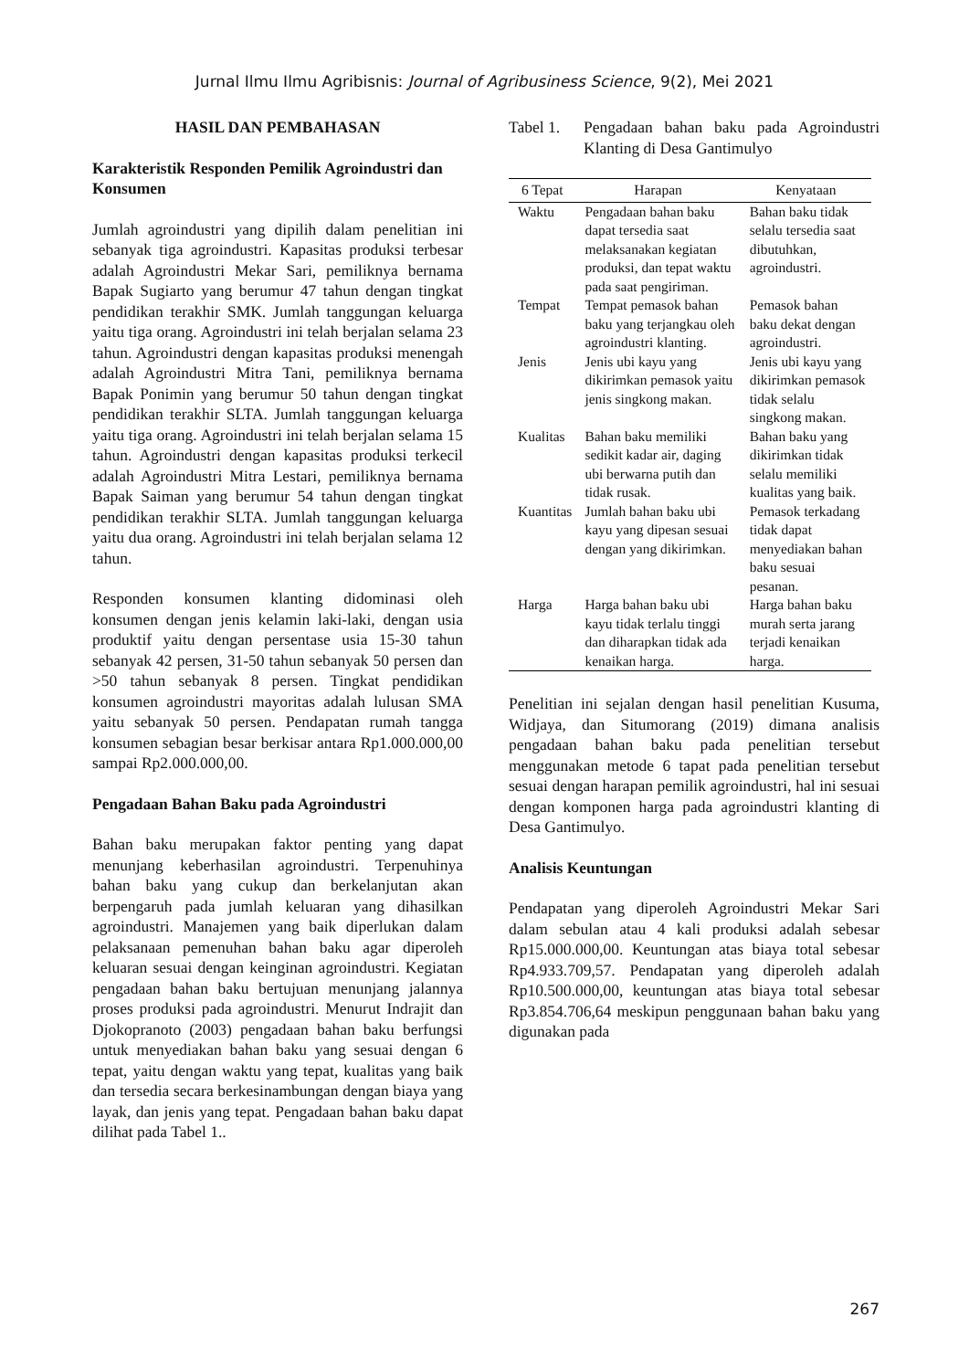Jurnal Ilmu Ilmu Agribisnis: Journal of Agribusiness Science, 9(2), Mei 2021
HASIL DAN PEMBAHASAN
Karakteristik Responden Pemilik Agroindustri dan Konsumen
Jumlah agroindustri yang dipilih dalam penelitian ini sebanyak tiga agroindustri. Kapasitas produksi terbesar adalah Agroindustri Mekar Sari, pemiliknya bernama Bapak Sugiarto yang berumur 47 tahun dengan tingkat pendidikan terakhir SMK. Jumlah tanggungan keluarga yaitu tiga orang. Agroindustri ini telah berjalan selama 23 tahun. Agroindustri dengan kapasitas produksi menengah adalah Agroindustri Mitra Tani, pemiliknya bernama Bapak Ponimin yang berumur 50 tahun dengan tingkat pendidikan terakhir SLTA. Jumlah tanggungan keluarga yaitu tiga orang. Agroindustri ini telah berjalan selama 15 tahun. Agroindustri dengan kapasitas produksi terkecil adalah Agroindustri Mitra Lestari, pemiliknya bernama Bapak Saiman yang berumur 54 tahun dengan tingkat pendidikan terakhir SLTA. Jumlah tanggungan keluarga yaitu dua orang. Agroindustri ini telah berjalan selama 12 tahun.
Responden konsumen klanting didominasi oleh konsumen dengan jenis kelamin laki-laki, dengan usia produktif yaitu dengan persentase usia 15-30 tahun sebanyak 42 persen, 31-50 tahun sebanyak 50 persen dan >50 tahun sebanyak 8 persen. Tingkat pendidikan konsumen agroindustri mayoritas adalah lulusan SMA yaitu sebanyak 50 persen. Pendapatan rumah tangga konsumen sebagian besar berkisar antara Rp1.000.000,00 sampai Rp2.000.000,00.
Pengadaan Bahan Baku pada Agroindustri
Bahan baku merupakan faktor penting yang dapat menunjang keberhasilan agroindustri. Terpenuhinya bahan baku yang cukup dan berkelanjutan akan berpengaruh pada jumlah keluaran yang dihasilkan agroindustri. Manajemen yang baik diperlukan dalam pelaksanaan pemenuhan bahan baku agar diperoleh keluaran sesuai dengan keinginan agroindustri. Kegiatan pengadaan bahan baku bertujuan menunjang jalannya proses produksi pada agroindustri. Menurut Indrajit dan Djokopranoto (2003) pengadaan bahan baku berfungsi untuk menyediakan bahan baku yang sesuai dengan 6 tepat, yaitu dengan waktu yang tepat, kualitas yang baik dan tersedia secara berkesinambungan dengan biaya yang layak, dan jenis yang tepat. Pengadaan bahan baku dapat dilihat pada Tabel 1..
Tabel 1. Pengadaan bahan baku pada Agroindustri Klanting di Desa Gantimulyo
| 6 Tepat | Harapan | Kenyataan |
| --- | --- | --- |
| Waktu | Pengadaan bahan baku dapat tersedia saat melaksanakan kegiatan produksi, dan tepat waktu pada saat pengiriman. | Bahan baku tidak selalu tersedia saat dibutuhkan, agroindustri. |
| Tempat | Tempat pemasok bahan baku yang terjangkau oleh agroindustri klanting. | Pemasok bahan baku dekat dengan agroindustri. |
| Jenis | Jenis ubi kayu yang dikirimkan pemasok yaitu jenis singkong makan. | Jenis ubi kayu yang dikirimkan pemasok tidak selalu singkong makan. |
| Kualitas | Bahan baku memiliki sedikit kadar air, daging ubi berwarna putih dan tidak rusak. | Bahan baku yang dikirimkan tidak selalu memiliki kualitas yang baik. |
| Kuantitas | Jumlah bahan baku ubi kayu yang dipesan sesuai dengan yang dikirimkan. | Pemasok terkadang tidak dapat menyediakan bahan baku sesuai pesanan. |
| Harga | Harga bahan baku ubi kayu tidak terlalu tinggi dan diharapkan tidak ada kenaikan harga. | Harga bahan baku murah serta jarang terjadi kenaikan harga. |
Penelitian ini sejalan dengan hasil penelitian Kusuma, Widjaya, dan Situmorang (2019) dimana analisis pengadaan bahan baku pada penelitian tersebut menggunakan metode 6 tapat pada penelitian tersebut sesuai dengan harapan pemilik agroindustri, hal ini sesuai dengan komponen harga pada agroindustri klanting di Desa Gantimulyo.
Analisis Keuntungan
Pendapatan yang diperoleh Agroindustri Mekar Sari dalam sebulan atau 4 kali produksi adalah sebesar Rp15.000.000,00. Keuntungan atas biaya total sebesar Rp4.933.709,57. Pendapatan yang diperoleh adalah Rp10.500.000,00, keuntungan atas biaya total sebesar Rp3.854.706,64 meskipun penggunaan bahan baku yang digunakan pada
267